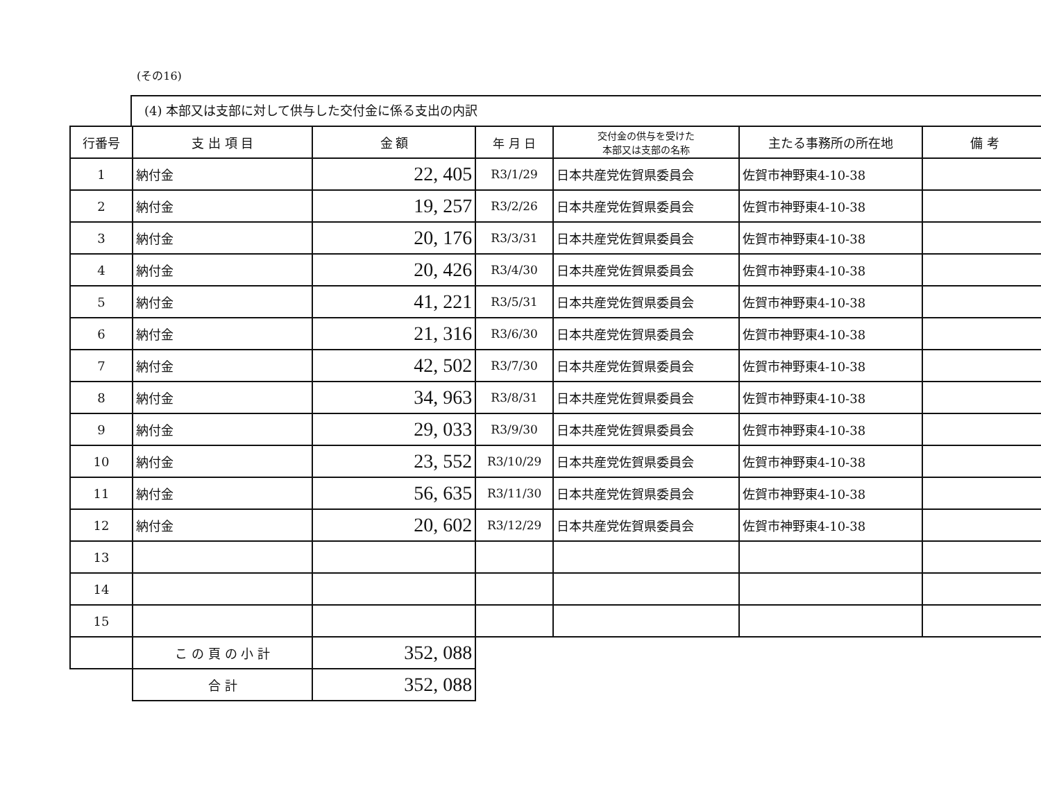(その16)
(4) 本部又は支部に対して供与した交付金に係る支出の内訳
| 行番号 | 支 出 項 目 | 金 額 | 年 月 日 | 交付金の供与を受けた 本部又は支部の名称 | 主たる事務所の所在地 | 備 考 |
| --- | --- | --- | --- | --- | --- | --- |
| 1 | 納付金 | 22, 405 | R3/1/29 | 日本共産党佐賀県委員会 | 佐賀市神野東4-10-38 | |
| 2 | 納付金 | 19, 257 | R3/2/26 | 日本共産党佐賀県委員会 | 佐賀市神野東4-10-38 | |
| 3 | 納付金 | 20, 176 | R3/3/31 | 日本共産党佐賀県委員会 | 佐賀市神野東4-10-38 | |
| 4 | 納付金 | 20, 426 | R3/4/30 | 日本共産党佐賀県委員会 | 佐賀市神野東4-10-38 | |
| 5 | 納付金 | 41, 221 | R3/5/31 | 日本共産党佐賀県委員会 | 佐賀市神野東4-10-38 | |
| 6 | 納付金 | 21, 316 | R3/6/30 | 日本共産党佐賀県委員会 | 佐賀市神野東4-10-38 | |
| 7 | 納付金 | 42, 502 | R3/7/30 | 日本共産党佐賀県委員会 | 佐賀市神野東4-10-38 | |
| 8 | 納付金 | 34, 963 | R3/8/31 | 日本共産党佐賀県委員会 | 佐賀市神野東4-10-38 | |
| 9 | 納付金 | 29, 033 | R3/9/30 | 日本共産党佐賀県委員会 | 佐賀市神野東4-10-38 | |
| 10 | 納付金 | 23, 552 | R3/10/29 | 日本共産党佐賀県委員会 | 佐賀市神野東4-10-38 | |
| 11 | 納付金 | 56, 635 | R3/11/30 | 日本共産党佐賀県委員会 | 佐賀市神野東4-10-38 | |
| 12 | 納付金 | 20, 602 | R3/12/29 | 日本共産党佐賀県委員会 | 佐賀市神野東4-10-38 | |
| 13 | | | | | | |
| 14 | | | | | | |
| 15 | | | | | | |
| | こ の 頁 の 小 計 | 352, 088 | | | | |
| | 合 計 | 352, 088 | | | | |